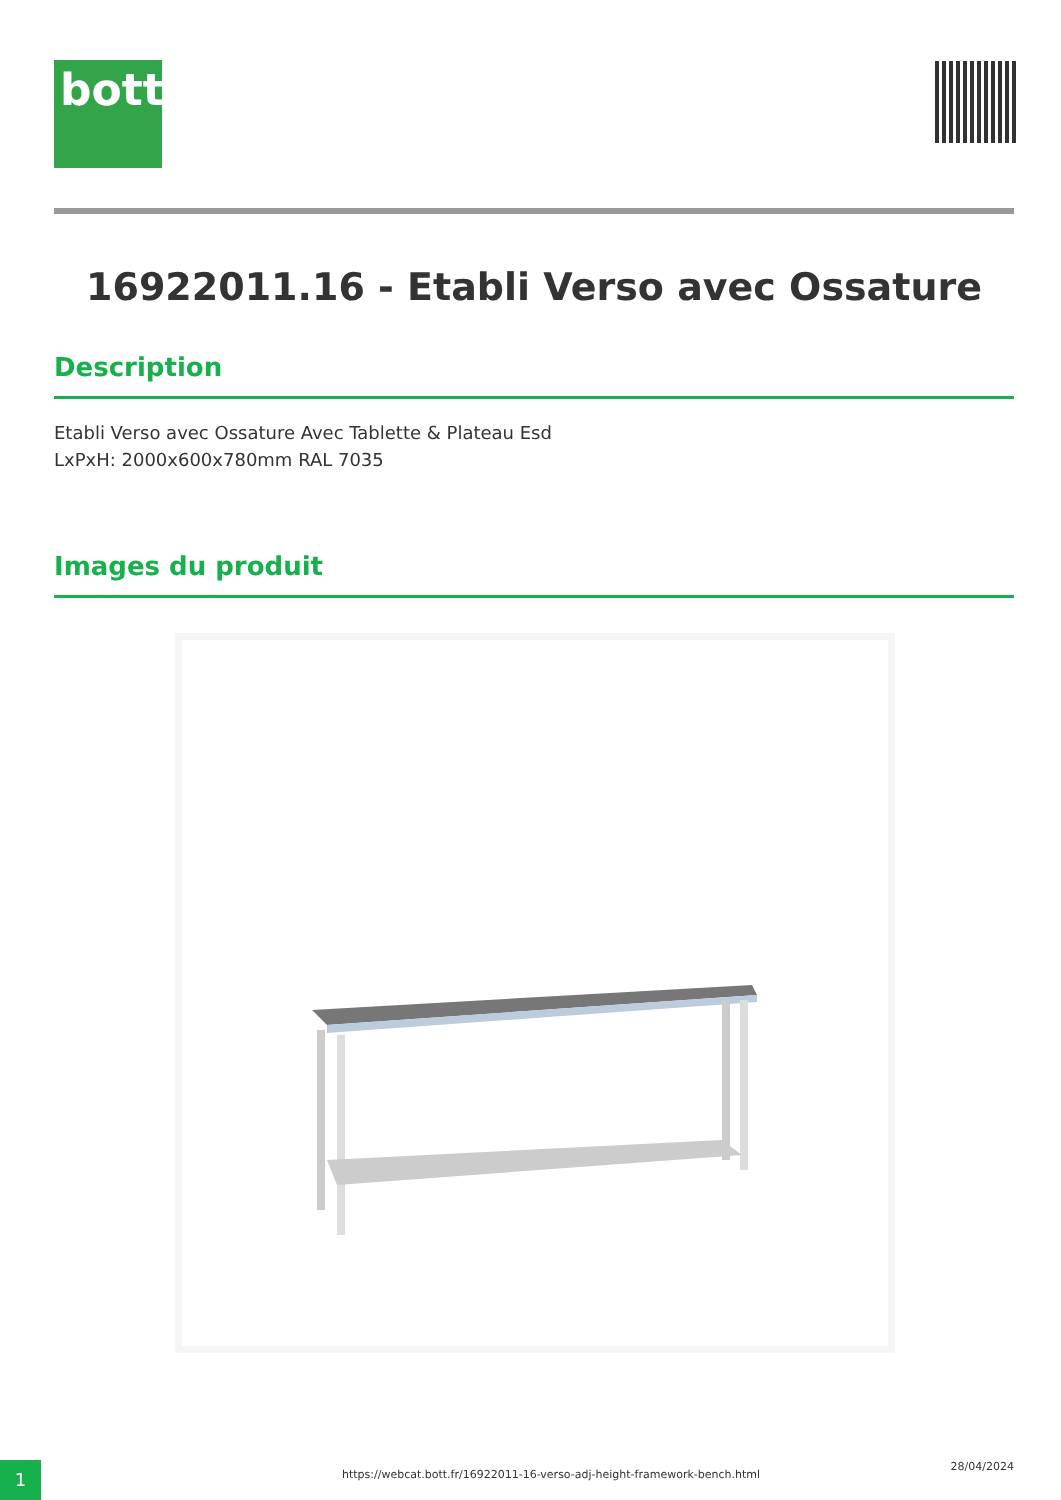bott
16922011.16 - Etabli Verso avec Ossature
Description
Etabli Verso avec Ossature Avec Tablette & Plateau Esd
LxPxH: 2000x600x780mm RAL 7035
Images du produit
1 https://webcat.bott.fr/16922011-16-verso-adj-height-framework-bench.html
28/04/2024